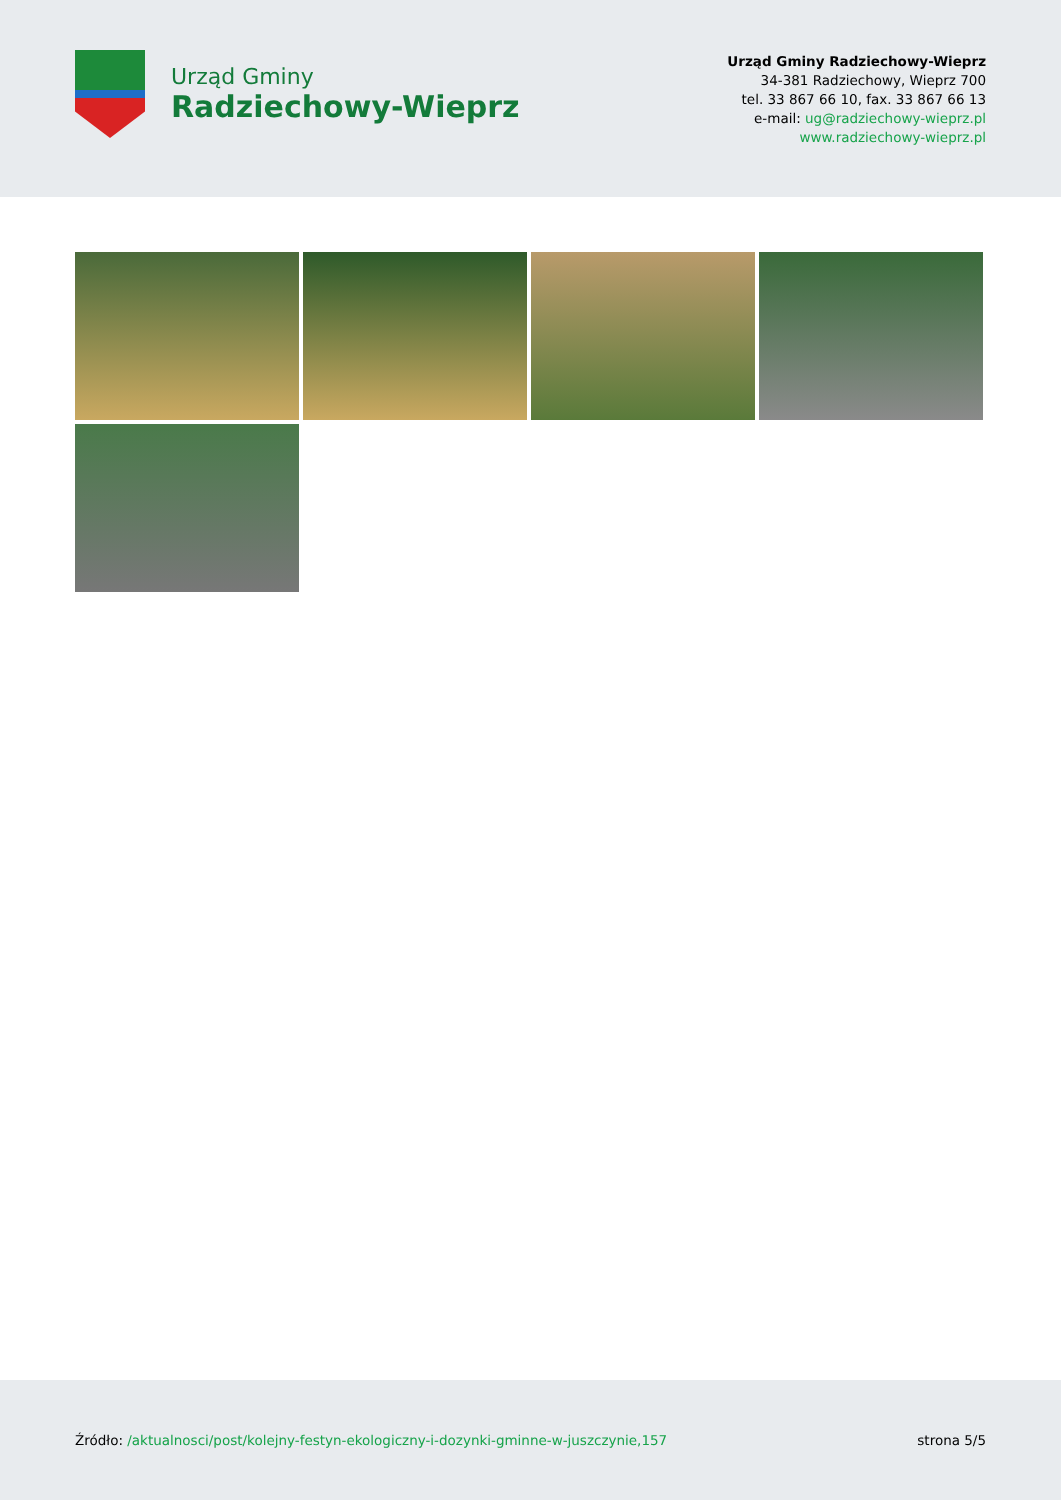Urząd Gminy
Radziechowy-Wieprz
Urząd Gminy Radziechowy-Wieprz
34-381 Radziechowy, Wieprz 700
tel. 33 867 66 10, fax. 33 867 66 13
e-mail: ug@radziechowy-wieprz.pl
www.radziechowy-wieprz.pl
Źródło: /aktualnosci/post/kolejny-festyn-ekologiczny-i-dozynki-gminne-w-juszczynie,157
strona 5/5